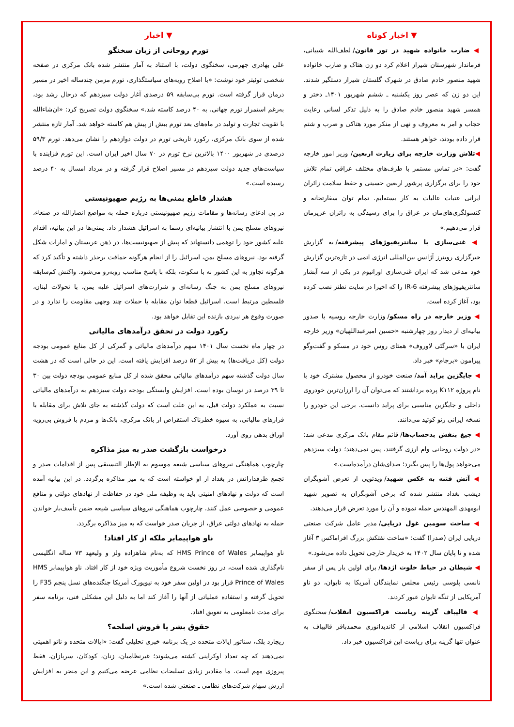▼ اخبار
تورم روحانی از زبان سخنگو
علی بهادری جهرمی، سخنگوی دولت، با استناد به آمار منتشر شده بانک مرکزی در صفحه شخصی توئیتر خود نوشت: «با اصلاح رویه‌های سیاستگذاری، تورم مزمن چندساله اخیر در مسیر درمان قرار گرفته است. تورم بی‌سابقه ۵۹ درصدی آغاز دولت سیزدهم که درحال رشد بود، به‌رغم استمرار تورم جهانی، به ۴۰ درصد کاسته شد.» سخنگوی دولت تصریح کرد: «ان‌شاءالله با تقویت تجارت و تولید در ماه‌های بعد تورم بیش از پیش هم کاسته خواهد شد. آمار تازه منتشر شده از سوی بانک مرکزی، رکورد تاریخی تورم در دولت دوازدهم را نشان می‌دهد. تورم ۵۹/۳ درصدی در شهریور ۱۴۰۰ بالاترین نرخ تورم در ۷۰ سال اخیر ایران است. این تورم فزاینده با سیاست‌های جدید دولت سیزدهم در مسیر اصلاح قرار گرفته و در مرداد امسال به ۴۰ درصد رسیده است.»
هشدار قاطع یمنی‌ها به رژیم صهیونیستی
در پی ادعای رسانه‌ها و مقامات رژیم صهیونیستی درباره حمله به مواضع انصارالله در صنعاء، نیروهای مسلح یمن با انتشار بیانیه‌ای رسما به اسرائیل هشدار داد. یمنی‌ها در این بیانیه، اقدام علیه کشور خود را توهمی دانستهاند که پیش از صهیونیست‌ها، در ذهن عربستان و امارات شکل گرفته بود. نیروهای مسلح یمن، اسرائیل را از انجام هرگونه حماقت برحذر داشته و تأکید کرد که هرگونه تجاوز به این کشور نه با سکوت، بلکه با پاسخ مناسب روبه‌رو می‌شود. واکنش کم‌سابقه نیروهای مسلح یمن به جنگ رسانه‌ای و شرارت‌های اسرائیل علیه یمن، با تحولات لبنان، فلسطین مرتبط است. اسرائیل قطعا توان مقابله با حملات چند وجهی مقاومت را ندارد و در صورت وقوع هر نبردی بازنده این تقابل خواهد بود.
رکورد دولت در تحقق درآمدهای مالیاتی
در چهار ماه نخست سال ۱۴۰۱ سهم درآمدهای مالیاتی و گمرکی از کل منابع عمومی بودجه دولت (کل دریافت‌ها) به بیش از ۵۲ درصد افزایش یافته است. این در حالی است که در هشت سال دولت گذشته سهم درآمدهای مالیاتی محقق شده از کل منابع عمومی بودجه دولت بین ۳۰ تا ۳۹ درصد در نوسان بوده است. افزایش وابستگی بودجه دولت سیزدهم به درآمدهای مالیاتی نسبت به عملکرد دولت قبل، به این علت است که دولت گذشته به جای تلاش برای مقابله با فرارهای مالیاتی، به شیوه خطرناک استقراض از بانک مرکزی، بانک‌ها و مردم با فروش بی‌رویه اوراق بدهی روی آورد.
درخواست بازگشت صدر به میز مذاکره
چارچوب هماهنگی نیروهای سیاسی شیعه موسوم به الإطار التنسیقی پس از اقدامات صدر و تجمع طرفدارانش در بغداد از او خواسته است که به میز مذاکره برگردد. در این بیانیه آمده است که دولت و نهادهای امنیتی باید به وظیفه ملی خود در حفاظت از نهادهای دولتی و منافع عمومی و خصوصی عمل کنند. چارچوب هماهنگی نیروهای سیاسی شیعه ضمن تأسف‌بار خواندن حمله به نهادهای دولتی عراق، از جریان صدر خواست که به میز مذاکره برگردد.
ناو هواپیمابر ملکه از کار افتاد!
ناو هواپیمابر HMS Prince of Wales که به‌نام شاهزاده ولز و ولیعهد ۷۳ ساله انگلیسی نام‌گذاری شده است، در روز نخست شروع مأموریت ویژه خود از کار افتاد. ناو هواپیمابر HMS Prince of Wales قرار بود در اولین سفر خود به نیویورک آمریکا جنگنده‌های نسل پنجم F35 را تحویل گرفته و استفاده عملیاتی از آنها را آغاز کند اما به دلیل این مشکلی فنی، برنامه سفر برای مدت نامعلومی به تعویق افتاد.
حقوق بشر یا فروش اسلحه؟
ریچارد بلک، سناتور ایالات متحده در یک برنامه خبری تحلیلی گفت: «ایالات متحده و ناتو اهمیتی نمی‌دهند که چه تعداد اوکراینی کشته می‌شوند؛ غیرنظامیان، زنان، کودکان، سربازان، فقط پیروزی مهم است. ما مقادیر زیادی تسلیحات نظامی عرضه می‌کنیم و این منجر به افزایش ارزش سهام شرکت‌های نظامی ـ صنعتی شده است.»
▼ اخبار کوتاه
◀ ضارب خانواده شهید در تور قانون/ لطف‌الله شیبانی، فرماندار شهرستان شیراز اعلام کرد دو زن هتاک و ضارب خانواده شهید منصور خادم صادق در شهرک گلستان شیراز دستگیر شدند. این دو زن که عصر روز یکشنبه ـ ششم شهریور ۱۴۰۱ـ دختر و همسر شهید منصور خادم صادق را به دلیل تذکر لسانی رعایت حجاب و امر به معروف و نهی از منکر مورد هتاکی و ضرب و شتم قرار داده بودند، خواهر هستند.
◀تلاش وزارت خارجه برای زیارت اربعین/ وزیر امور خارجه گفت: «در تماس مستمر با طرف‌های مختلف عراقی تمام تلاش خود را برای برگزاری پرشور اربعین حسینی و حفظ سلامت زائران ایرانی عتبات عالیات به کار بسته‌ایم. تمام توان سفارتخانه و کنسولگری‌های‌مان در عراق را برای رسیدگی به زائران عزیزمان قرار می‌دهیم.»
◀ غنی‌سازی با سانتریفیوژهای پیشرفته/ به گزارش خبرگزاری رویترز آژانس بین‌المللی انرژی اتمی در تازه‌ترین گزارش خود مدعی شد که ایران غنی‌سازی اورانیوم در یکی از سه آبشار سانتریفیوژهای پیشرفته IR-6 را که اخیرا در سایت نطنز نصب کرده بود، آغاز کرده است.
◀ وزیر خارجه در راه مسکو/ وزارت خارجه روسیه با صدور بیانیه‌ای از دیدار روز چهارشنبه «حسین امیرعبداللهیان» وزیر خارجه ایران با «سرگئی لاوروف» همتای روس خود در مسکو و گفت‌وگو پیرامون «برجام» خبر داد.
◀ جایگزین پراید آمد/ صنعت خودرو از محصول مشترک خود با نام پروژه K۱۱۲ پرده برداشتند که می‌توان آن را ارزان‌ترین خودروی داخلی و جایگزین مناسبی برای پراید دانست. برخی این خودرو را نسخه ایرانی رنو کوئید می‌دانند.
◀ جیغ بنفش بدحساب‌ها/ قائم مقام بانک مرکزی مدعی شد: «در دولت روحانی وام ارزی گرفتند، پس نمی‌دهند؛ دولت سیزدهم می‌خواهد پول‌ها را پس بگیرد؛ صدای‌شان درآمده‌است.»
◀ آتش فتنه به عکس شهید/ ویدئویی از تعرض آشوبگران دیشب بغداد منتشر شده که برخی آشوبگران به تصویر شهید ابومهدی المهندس حمله نموده و آن را مورد تعرض قرار می‌دهند.
◀ ساخت سومین غول دریایی/ مدیر عامل شرکت صنعتی دریایی ایران (صدرا) گفت: «ساخت نفتکش بزرگ افراماکس ۳ آغاز شده و تا پایان سال ۱۴۰۲ به خریدار خارجی تحویل داده می‌شود.»
◀ شیطان در حیاط خلوت اژدها/ برای اولین بار پس از سفر نانسی پلوسی رئیس مجلس نمایندگان آمریکا به تایوان، دو ناو آمریکایی از تنگه تایوان عبور کردند.
◀ قالیباف گزینه ریاست فراکسیون انقلاب/ سخنگوی فراکسیون انقلاب اسلامی از کاندیداتوری محمدباقر قالیباف به عنوان تنها گزینه برای ریاست این فراکسیون خبر داد.